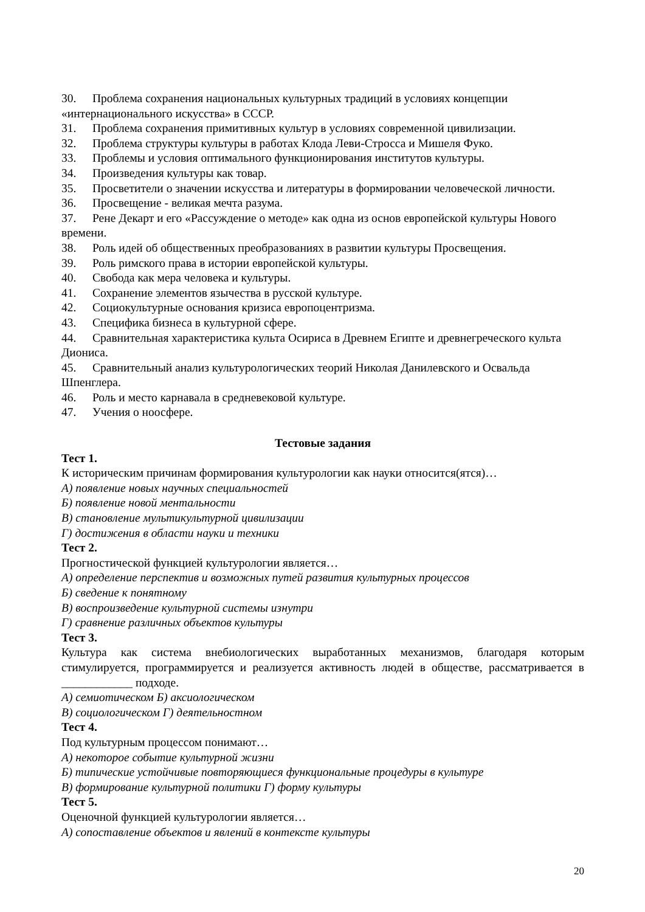30. Проблема сохранения национальных культурных традиций в условиях концепции «интернационального искусства» в СССР.
31. Проблема сохранения примитивных культур в условиях современной цивилизации.
32. Проблема структуры культуры в работах Клода Леви-Стросса и Мишеля Фуко.
33. Проблемы и условия оптимального функционирования институтов культуры.
34. Произведения культуры как товар.
35. Просветители о значении искусства и литературы в формировании человеческой личности.
36. Просвещение - великая мечта разума.
37. Рене Декарт и его «Рассуждение о методе» как одна из основ европейской культуры Нового времени.
38. Роль идей об общественных преобразованиях в развитии культуры Просвещения.
39. Роль римского права в истории европейской культуры.
40. Свобода как мера человека и культуры.
41. Сохранение элементов язычества в русской культуре.
42. Социокультурные основания кризиса европоцентризма.
43. Специфика бизнеса в культурной сфере.
44. Сравнительная характеристика культа Осириса в Древнем Египте и древнегреческого культа Диониса.
45. Сравнительный анализ культурологических теорий Николая Данилевского и Освальда Шпенглера.
46. Роль и место карнавала в средневековой культуре.
47. Учения о ноосфере.
Тестовые задания
Тест 1.
К историческим причинам формирования культурологии как науки относится(ятся)…
А) появление новых научных специальностей
Б) появление новой ментальности
В) становление мультикультурной цивилизации
Г) достижения в области науки и техники
Тест 2.
Прогностической функцией культурологии является…
А) определение перспектив и возможных путей развития культурных процессов
Б) сведение к понятному
В) воспроизведение культурной системы изнутри
Г) сравнение различных объектов культуры
Тест 3.
Культура как система внебиологических выработанных механизмов, благодаря которым стимулируется, программируется и реализуется активность людей в обществе, рассматривается в ____________ подходе.
А) семиотическом Б) аксиологическом
В) социологическом Г) деятельностном
Тест 4.
Под культурным процессом понимают…
А) некоторое событие культурной жизни
Б) типические устойчивые повторяющиеся функциональные процедуры в культуре
В) формирование культурной политики Г) форму культуры
Тест 5.
Оценочной функцией культурологии является…
А) сопоставление объектов и явлений в контексте культуры
20